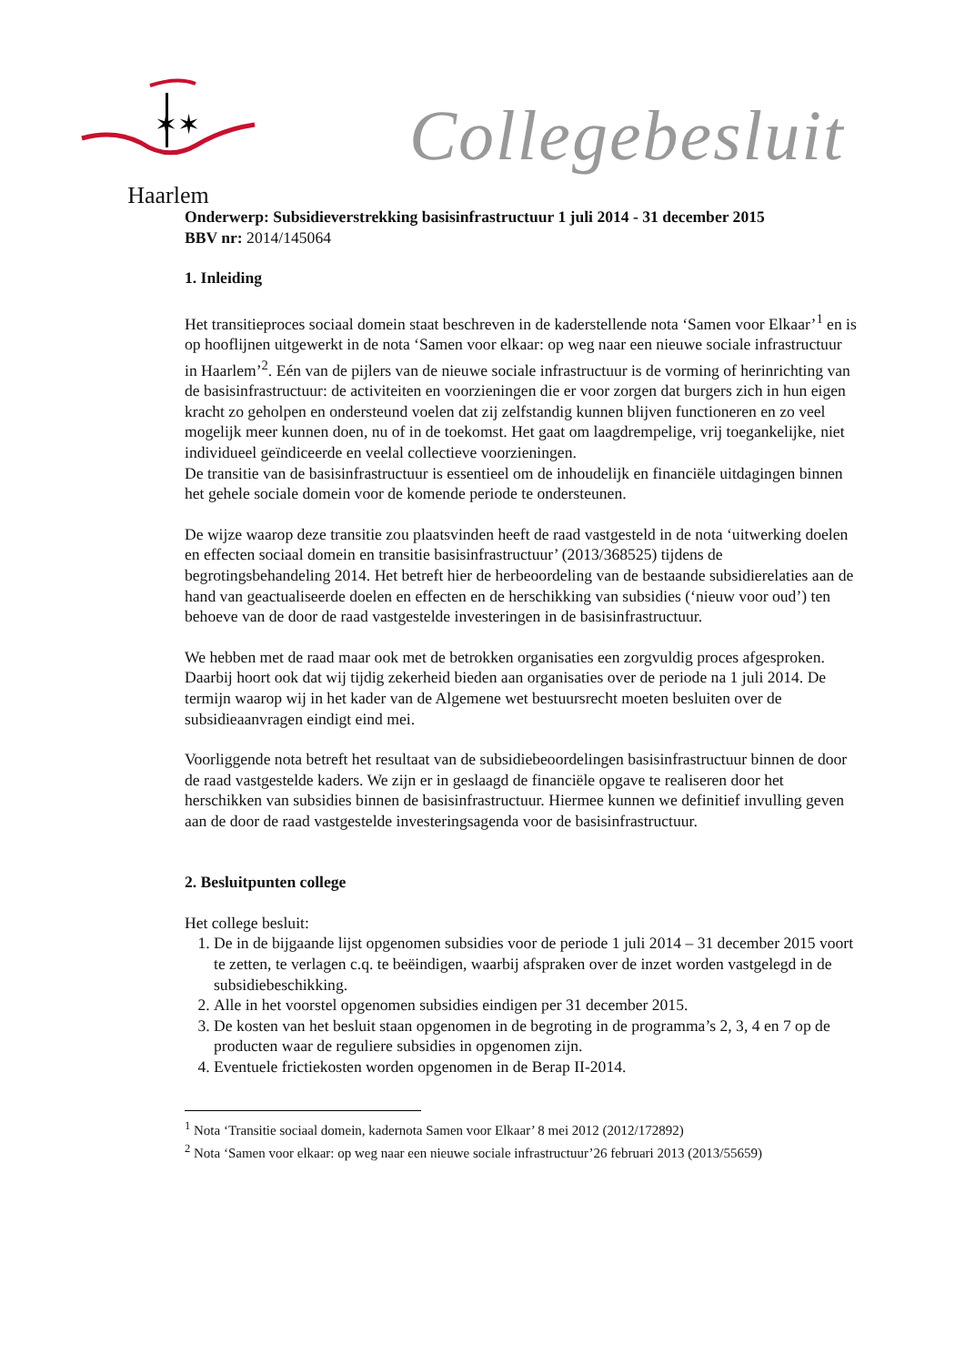✶✶
Haarlem
Collegebesluit
Onderwerp: Subsidieverstrekking basisinfrastructuur 1 juli 2014 - 31 december 2015
BBV nr: 2014/145064
1. Inleiding
Het transitieproces sociaal domein staat beschreven in de kaderstellende nota ‘Samen voor Elkaar’<sup>1</sup> en is op hooflijnen uitgewerkt in de nota ‘Samen voor elkaar: op weg naar een nieuwe sociale infrastructuur in Haarlem’<sup>2</sup>. Eén van de pijlers van de nieuwe sociale infrastructuur is de vorming of herinrichting van de basisinfrastructuur: de activiteiten en voorzieningen die er voor zorgen dat burgers zich in hun eigen kracht zo geholpen en ondersteund voelen dat zij zelfstandig kunnen blijven functioneren en zo veel mogelijk meer kunnen doen, nu of in de toekomst. Het gaat om laagdrempelige, vrij toegankelijke, niet individueel geïndiceerde en veelal collectieve voorzieningen.
De transitie van de basisinfrastructuur is essentieel om de inhoudelijk en financiële uitdagingen binnen het gehele sociale domein voor de komende periode te ondersteunen.
De wijze waarop deze transitie zou plaatsvinden heeft de raad vastgesteld in de nota ‘uitwerking doelen en effecten sociaal domein en transitie basisinfrastructuur’ (2013/368525) tijdens de begrotingsbehandeling 2014. Het betreft hier de herbeoordeling van de bestaande subsidierelaties aan de hand van geactualiseerde doelen en effecten en de herschikking van subsidies (‘nieuw voor oud’) ten behoeve van de door de raad vastgestelde investeringen in de basisinfrastructuur.
We hebben met de raad maar ook met de betrokken organisaties een zorgvuldig proces afgesproken. Daarbij hoort ook dat wij tijdig zekerheid bieden aan organisaties over de periode na 1 juli 2014. De termijn waarop wij in het kader van de Algemene wet bestuursrecht moeten besluiten over de subsidieaanvragen eindigt eind mei.
Voorliggende nota betreft het resultaat van de subsidiebeoordelingen basisinfrastructuur binnen de door de raad vastgestelde kaders. We zijn er in geslaagd de financiële opgave te realiseren door het herschikken van subsidies binnen de basisinfrastructuur. Hiermee kunnen we definitief invulling geven aan de door de raad vastgestelde investeringsagenda voor de basisinfrastructuur.
2. Besluitpunten college
Het college besluit:
1. De in de bijgaande lijst opgenomen subsidies voor de periode 1 juli 2014 – 31 december 2015 voort te zetten, te verlagen c.q. te beëindigen, waarbij afspraken over de inzet worden vastgelegd in de subsidiebeschikking.
2. Alle in het voorstel opgenomen subsidies eindigen per 31 december 2015.
3. De kosten van het besluit staan opgenomen in de begroting in de programma’s 2, 3, 4 en 7 op de producten waar de reguliere subsidies in opgenomen zijn.
4. Eventuele frictiekosten worden opgenomen in de Berap II-2014.
<sup>1</sup> Nota ‘Transitie sociaal domein, kadernota Samen voor Elkaar’ 8 mei 2012 (2012/172892)
<sup>2</sup> Nota ‘Samen voor elkaar: op weg naar een nieuwe sociale infrastructuur’26 februari 2013 (2013/55659)